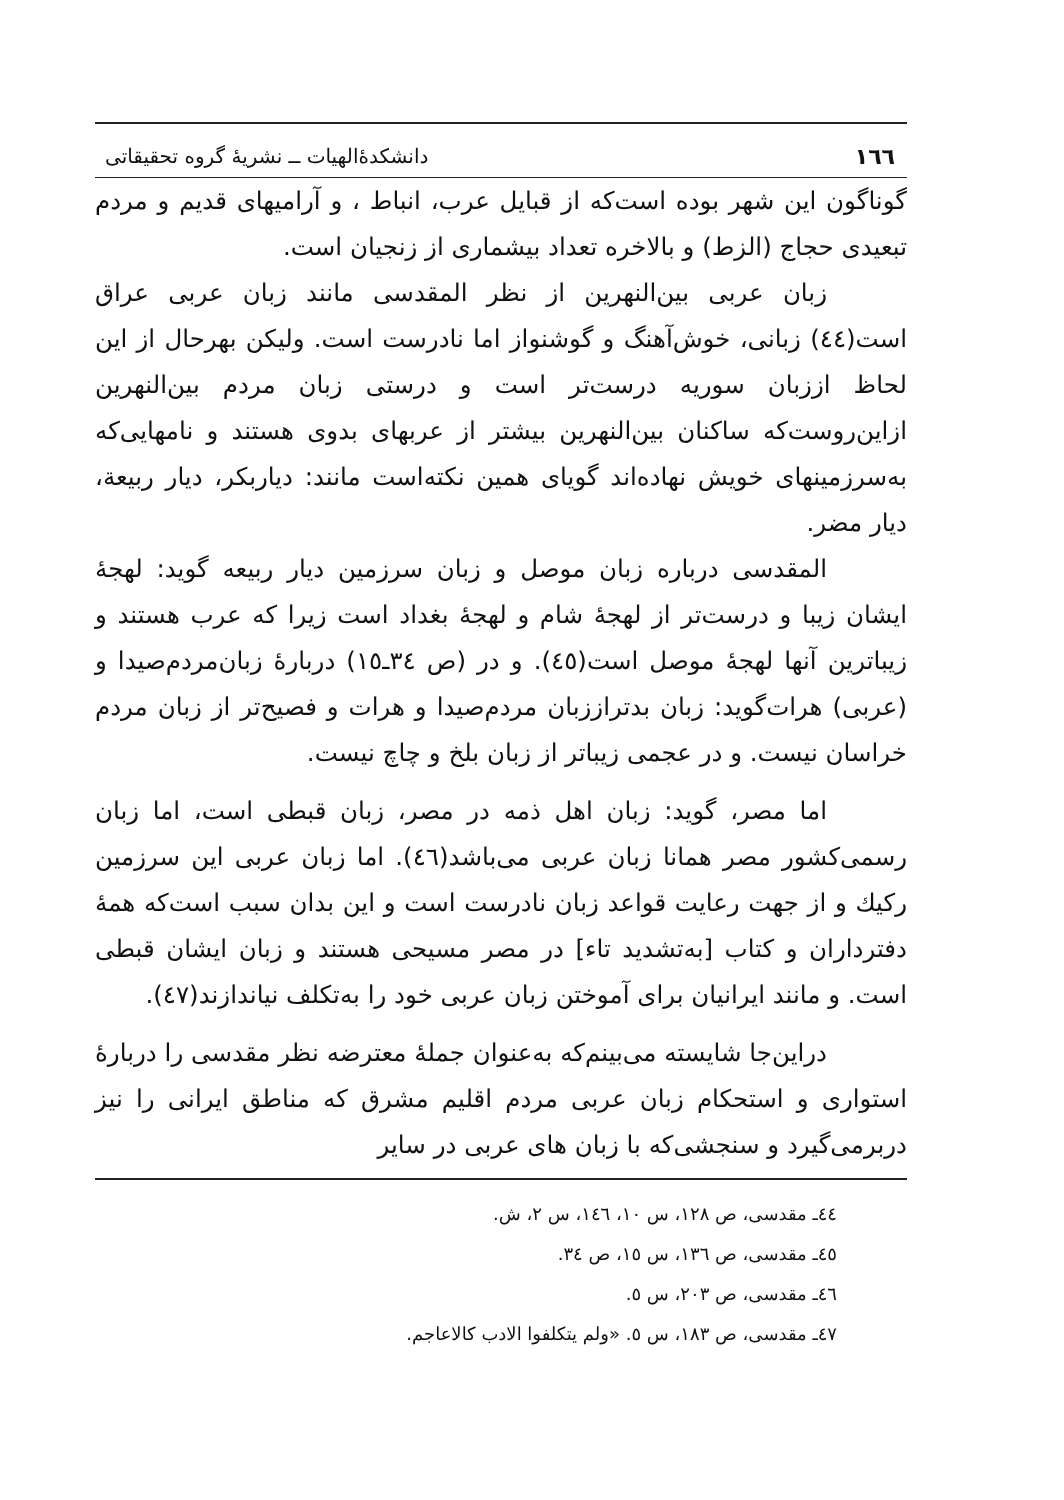١٦٦ دانشكدهٔ‌الهيات ــ نشريهٔ گروه تحقيقاتى
گوناگون اين شهر بوده است‌كه از قبايل عرب، انباط ، و آراميهاى قديم و مردم تبعيدى حجاج (الزط) و بالاخره تعداد بيشمارى از زنجيان است.
زبان عربى بين‌النهرين از نظر المقدسى مانند زبان عربى عراق است(٤٤) زبانى، خوش‌آهنگ و گوشنواز اما نادرست است. وليكن بهرحال از اين لحاظ اززبان سوريه درست‌تر است و درستى زبان مردم بين‌النهرين ازاين‌روست‌كه ساكنان بين‌النهرين بيشتر از عربهاى بدوى هستند و نامهايى‌كه به‌سرزمينهاى خويش نهاده‌اند گوياى همين نكته‌است مانند: دياربكر، ديار ربيعة، ديار مضر.
المقدسى درباره زبان موصل و زبان سرزمين ديار ربيعه گويد: لهجهٔ ايشان زيبا و درست‌تر از لهجهٔ شام و لهجهٔ بغداد است زيرا كه عرب هستند و زيباترين آنها لهجهٔ موصل است(٤٥). و در (ص ٣٤ـ١٥) دربارهٔ زبان‌مردم‌صيدا و (عربى) هرات‌گويد: زبان بدتراززبان مردم‌صيدا و هرات و فصيح‌تر از زبان مردم خراسان نيست. و در عجمى زيباتر از زبان بلخ و چاچ نيست.
اما مصر، گويد: زبان اهل ذمه در مصر، زبان قبطى است، اما زبان رسمى‌كشور مصر همانا زبان عربى مى‌باشد(٤٦). اما زبان عربى اين سرزمين ركيك و از جهت رعايت قواعد زبان نادرست است و اين بدان سبب است‌كه همهٔ دفترداران و كتاب [به‌تشديد تاء] در مصر مسيحى هستند و زبان ايشان قبطى است. و مانند ايرانيان براى آموختن زبان عربى خود را به‌تكلف نياندازند(٤٧).
دراين‌جا شايسته مى‌بينم‌كه به‌عنوان جملهٔ معترضه نظر مقدسى را دربارهٔ استوارى و استحكام زبان عربى مردم اقليم مشرق كه مناطق ايرانى را نيز دربرمى‌گيرد و سنجشى‌كه با زبان هاى عربى در ساير
٤٤ـ مقدسى، ص ١٢٨، س ١٠، ١٤٦، س ٢، ش.
٤٥ـ مقدسى، ص ١٣٦، س ١٥، ص ٣٤.
٤٦ـ مقدسى، ص ٢٠٣، س ٥.
٤٧ـ مقدسى، ص ١٨٣، س ٥. «ولم يتكلفوا الادب كالاعاجم.